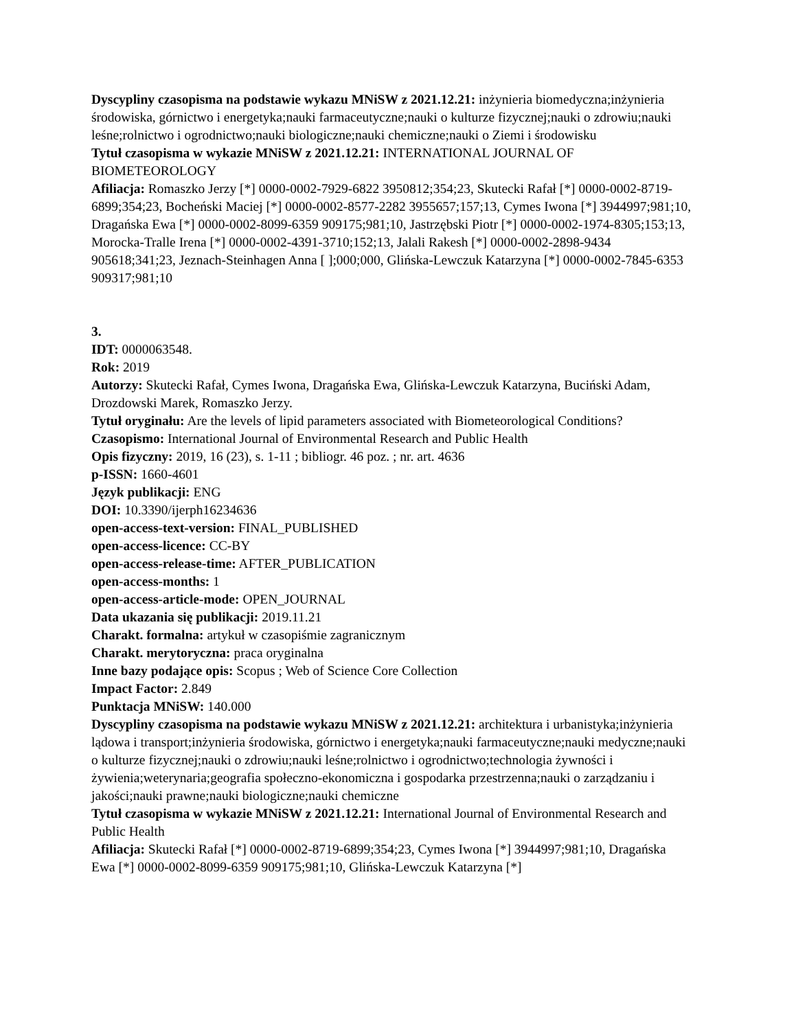Dyscypliny czasopisma na podstawie wykazu MNiSW z 2021.12.21: inżynieria biomedyczna;inżynieria środowiska, górnictwo i energetyka;nauki farmaceutyczne;nauki o kulturze fizycznej;nauki o zdrowiu;nauki leśne;rolnictwo i ogrodnictwo;nauki biologiczne;nauki chemiczne;nauki o Ziemi i środowisku
Tytuł czasopisma w wykazie MNiSW z 2021.12.21: INTERNATIONAL JOURNAL OF BIOMETEOROLOGY
Afiliacja: Romaszko Jerzy [*] 0000-0002-7929-6822 3950812;354;23, Skutecki Rafał [*] 0000-0002-8719-6899;354;23, Bocheński Maciej [*] 0000-0002-8577-2282 3955657;157;13, Cymes Iwona [*] 3944997;981;10, Dragańska Ewa [*] 0000-0002-8099-6359 909175;981;10, Jastrzębski Piotr [*] 0000-0002-1974-8305;153;13, Morocka-Tralle Irena [*] 0000-0002-4391-3710;152;13, Jalali Rakesh [*] 0000-0002-2898-9434 905618;341;23, Jeznach-Steinhagen Anna [ ];000;000, Glińska-Lewczuk Katarzyna [*] 0000-0002-7845-6353 909317;981;10
3.
IDT: 0000063548.
Rok: 2019
Autorzy: Skutecki Rafał, Cymes Iwona, Dragańska Ewa, Glińska-Lewczuk Katarzyna, Buciński Adam, Drozdowski Marek, Romaszko Jerzy.
Tytuł oryginału: Are the levels of lipid parameters associated with Biometeorological Conditions?
Czasopismo: International Journal of Environmental Research and Public Health
Opis fizyczny: 2019, 16 (23), s. 1-11 ; bibliogr. 46 poz. ; nr. art. 4636
p-ISSN: 1660-4601
Język publikacji: ENG
DOI: 10.3390/ijerph16234636
open-access-text-version: FINAL_PUBLISHED
open-access-licence: CC-BY
open-access-release-time: AFTER_PUBLICATION
open-access-months: 1
open-access-article-mode: OPEN_JOURNAL
Data ukazania się publikacji: 2019.11.21
Charakt. formalna: artykuł w czasopiśmie zagranicznym
Charakt. merytoryczna: praca oryginalna
Inne bazy podające opis: Scopus ; Web of Science Core Collection
Impact Factor: 2.849
Punktacja MNiSW: 140.000
Dyscypliny czasopisma na podstawie wykazu MNiSW z 2021.12.21: architektura i urbanistyka;inżynieria lądowa i transport;inżynieria środowiska, górnictwo i energetyka;nauki farmaceutyczne;nauki medyczne;nauki o kulturze fizycznej;nauki o zdrowiu;nauki leśne;rolnictwo i ogrodnictwo;technologia żywności i żywienia;weterynaria;geografia społeczno-ekonomiczna i gospodarka przestrzenna;nauki o zarządzaniu i jakości;nauki prawne;nauki biologiczne;nauki chemiczne
Tytuł czasopisma w wykazie MNiSW z 2021.12.21: International Journal of Environmental Research and Public Health
Afiliacja: Skutecki Rafał [*] 0000-0002-8719-6899;354;23, Cymes Iwona [*] 3944997;981;10, Dragańska Ewa [*] 0000-0002-8099-6359 909175;981;10, Glińska-Lewczuk Katarzyna [*]